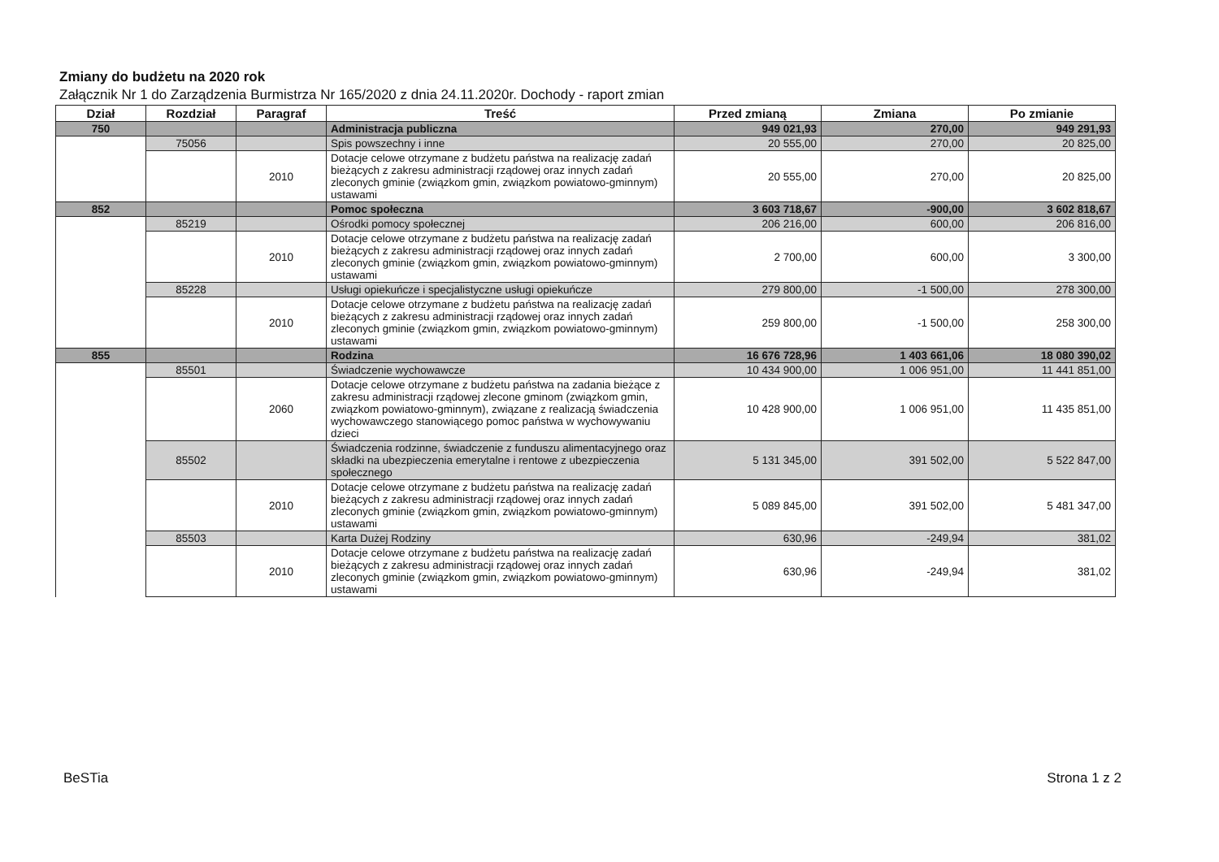Zmiany do budżetu na 2020 rok
Załącznik Nr 1 do Zarządzenia Burmistrza Nr 165/2020 z dnia 24.11.2020r. Dochody - raport zmian
| Dział | Rozdział | Paragraf | Treść | Przed zmianą | Zmiana | Po zmianie |
| --- | --- | --- | --- | --- | --- | --- |
| 750 | | | Administracja publiczna | 949 021,93 | 270,00 | 949 291,93 |
| | 75056 | | Spis powszechny i inne | 20 555,00 | 270,00 | 20 825,00 |
| | | 2010 | Dotacje celowe otrzymane z budżetu państwa na realizację zadań bieżących z zakresu administracji rządowej oraz innych zadań zleconych gminie (związkom gmin, związkom powiatowo-gminnym) ustawami | 20 555,00 | 270,00 | 20 825,00 |
| 852 | | | Pomoc społeczna | 3 603 718,67 | -900,00 | 3 602 818,67 |
| | 85219 | | Ośrodki pomocy społecznej | 206 216,00 | 600,00 | 206 816,00 |
| | | 2010 | Dotacje celowe otrzymane z budżetu państwa na realizację zadań bieżących z zakresu administracji rządowej oraz innych zadań zleconych gminie (związkom gmin, związkom powiatowo-gminnym) ustawami | 2 700,00 | 600,00 | 3 300,00 |
| | 85228 | | Usługi opiekuńcze i specjalistyczne usługi opiekuńcze | 279 800,00 | -1 500,00 | 278 300,00 |
| | | 2010 | Dotacje celowe otrzymane z budżetu państwa na realizację zadań bieżących z zakresu administracji rządowej oraz innych zadań zleconych gminie (związkom gmin, związkom powiatowo-gminnym) ustawami | 259 800,00 | -1 500,00 | 258 300,00 |
| 855 | | | Rodzina | 16 676 728,96 | 1 403 661,06 | 18 080 390,02 |
| | 85501 | | Świadczenie wychowawcze | 10 434 900,00 | 1 006 951,00 | 11 441 851,00 |
| | | 2060 | Dotacje celowe otrzymane z budżetu państwa na zadania bieżące z zakresu administracji rządowej zlecone gminom (związkom gmin, związkom powiatowo-gminnym), związane z realizacją świadczenia wychowawczego stanowiącego pomoc państwa w wychowywaniu dzieci | 10 428 900,00 | 1 006 951,00 | 11 435 851,00 |
| | 85502 | | Świadczenia rodzinne, świadczenie z funduszu alimentacyjnego oraz składki na ubezpieczenia emerytalne i rentowe z ubezpieczenia społecznego | 5 131 345,00 | 391 502,00 | 5 522 847,00 |
| | | 2010 | Dotacje celowe otrzymane z budżetu państwa na realizację zadań bieżących z zakresu administracji rządowej oraz innych zadań zleconych gminie (związkom gmin, związkom powiatowo-gminnym) ustawami | 5 089 845,00 | 391 502,00 | 5 481 347,00 |
| | 85503 | | Karta Dużej Rodziny | 630,96 | -249,94 | 381,02 |
| | | 2010 | Dotacje celowe otrzymane z budżetu państwa na realizację zadań bieżących z zakresu administracji rządowej oraz innych zadań zleconych gminie (związkom gmin, związkom powiatowo-gminnym) ustawami | 630,96 | -249,94 | 381,02 |
BeSTia Strona 1 z 2